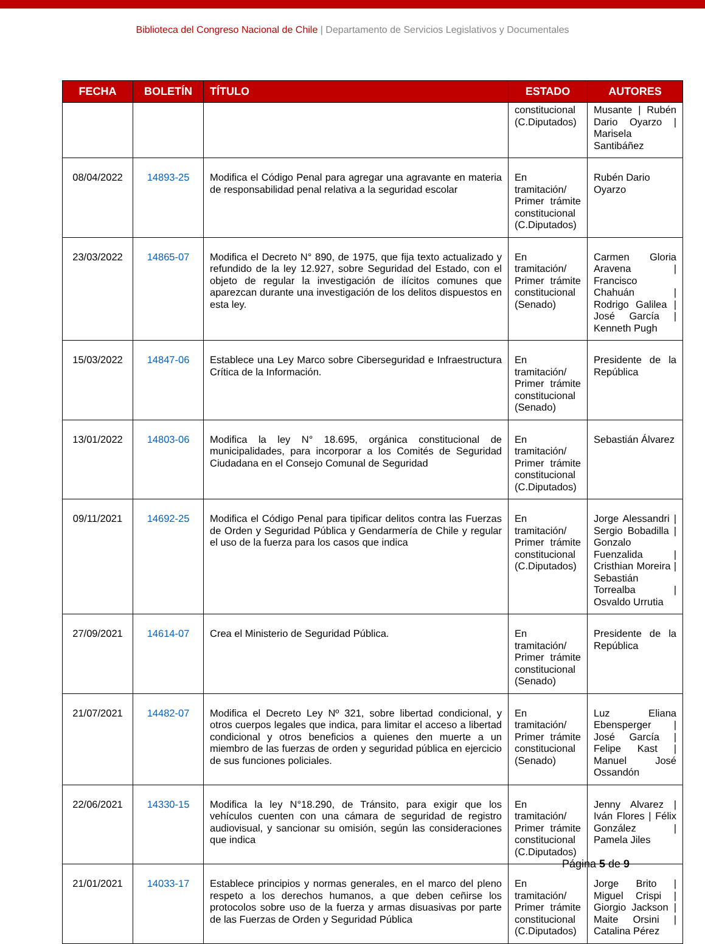Biblioteca del Congreso Nacional de Chile | Departamento de Servicios Legislativos y Documentales
| FECHA | BOLETÍN | TÍTULO | ESTADO | AUTORES |
| --- | --- | --- | --- | --- |
| | | | constitucional (C.Diputados) | Musante / Rubén Dario Oyarzo / Marisela Santibáñez |
| 08/04/2022 | 14893-25 | Modifica el Código Penal para agregar una agravante en materia de responsabilidad penal relativa a la seguridad escolar | En tramitación/ Primer trámite constitucional (C.Diputados) | Rubén Dario Oyarzo |
| 23/03/2022 | 14865-07 | Modifica el Decreto N° 890, de 1975, que fija texto actualizado y refundido de la ley 12.927, sobre Seguridad del Estado, con el objeto de regular la investigación de ilícitos comunes que aparezcan durante una investigación de los delitos dispuestos en esta ley. | En tramitación/ Primer trámite constitucional (Senado) | Carmen Gloria Aravena / Francisco Chahuán / Rodrigo Galilea / José García / Kenneth Pugh |
| 15/03/2022 | 14847-06 | Establece una Ley Marco sobre Ciberseguridad e Infraestructura Crítica de la Información. | En tramitación/ Primer trámite constitucional (Senado) | Presidente de la República |
| 13/01/2022 | 14803-06 | Modifica la ley N° 18.695, orgánica constitucional de municipalidades, para incorporar a los Comités de Seguridad Ciudadana en el Consejo Comunal de Seguridad | En tramitación/ Primer trámite constitucional (C.Diputados) | Sebastián Álvarez |
| 09/11/2021 | 14692-25 | Modifica el Código Penal para tipificar delitos contra las Fuerzas de Orden y Seguridad Pública y Gendarmería de Chile y regular el uso de la fuerza para los casos que indica | En tramitación/ Primer trámite constitucional (C.Diputados) | Jorge Alessandri / Sergio Bobadilla / Gonzalo Fuenzalida / Cristhian Moreira / Sebastián Torrealba / Osvaldo Urrutia |
| 27/09/2021 | 14614-07 | Crea el Ministerio de Seguridad Pública. | En tramitación/ Primer trámite constitucional (Senado) | Presidente de la República |
| 21/07/2021 | 14482-07 | Modifica el Decreto Ley Nº 321, sobre libertad condicional, y otros cuerpos legales que indica, para limitar el acceso a libertad condicional y otros beneficios a quienes den muerte a un miembro de las fuerzas de orden y seguridad pública en ejercicio de sus funciones policiales. | En tramitación/ Primer trámite constitucional (Senado) | Luz Eliana Ebensperger / José García / Felipe Kast / Manuel José Ossandón |
| 22/06/2021 | 14330-15 | Modifica la ley N°18.290, de Tránsito, para exigir que los vehículos cuenten con una cámara de seguridad de registro audiovisual, y sancionar su omisión, según las consideraciones que indica | En tramitación/ Primer trámite constitucional (C.Diputados) | Jenny Alvarez / Iván Flores / Félix González / Pamela Jiles |
| 21/01/2021 | 14033-17 | Establece principios y normas generales, en el marco del pleno respeto a los derechos humanos, a que deben ceñirse los protocolos sobre uso de la fuerza y armas disuasivas por parte de las Fuerzas de Orden y Seguridad Pública | En tramitación/ Primer trámite constitucional (C.Diputados) | Jorge Brito / Miguel Crispi / Giorgio Jackson / Maite Orsini / Catalina Pérez |
Página 5 de 9